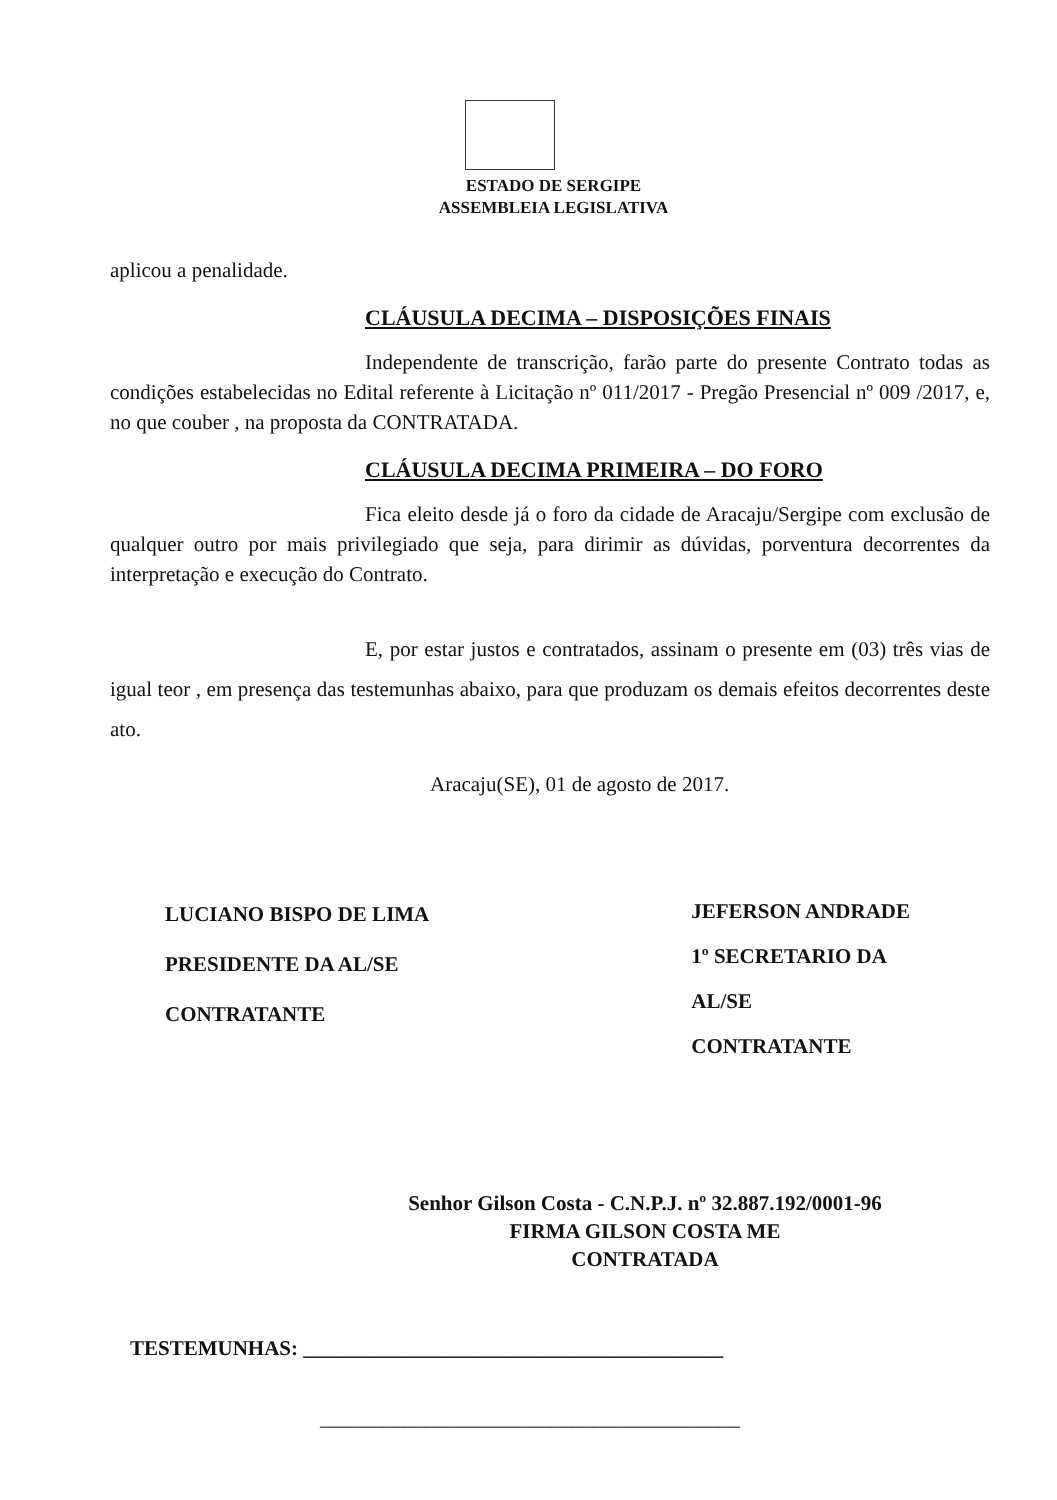ESTADO DE SERGIPE
ASSEMBLEIA LEGISLATIVA
aplicou a penalidade.
CLÁUSULA DECIMA – DISPOSIÇÕES FINAIS
Independente de transcrição, farão parte do presente Contrato todas as condições estabelecidas no Edital referente à Licitação nº 011/2017 - Pregão Presencial nº 009 /2017, e, no que couber , na proposta da CONTRATADA.
CLÁUSULA DECIMA PRIMEIRA – DO FORO
Fica eleito desde já o foro da cidade de Aracaju/Sergipe com exclusão de qualquer outro por mais privilegiado que seja, para dirimir as dúvidas, porventura decorrentes da interpretação e execução do Contrato.
E, por estar justos e contratados, assinam o presente em (03) três vias de igual teor , em presença das testemunhas abaixo, para que produzam os demais efeitos decorrentes deste ato.
Aracaju(SE), 01 de agosto de 2017.
LUCIANO BISPO DE LIMA
PRESIDENTE DA AL/SE
CONTRATANTE
JEFERSON ANDRADE
1º SECRETARIO DA
AL/SE
CONTRATANTE
Senhor Gilson Costa - C.N.P.J. nº 32.887.192/0001-96
FIRMA GILSON COSTA ME
CONTRATADA
TESTEMUNHAS: ________________________________________
________________________________________